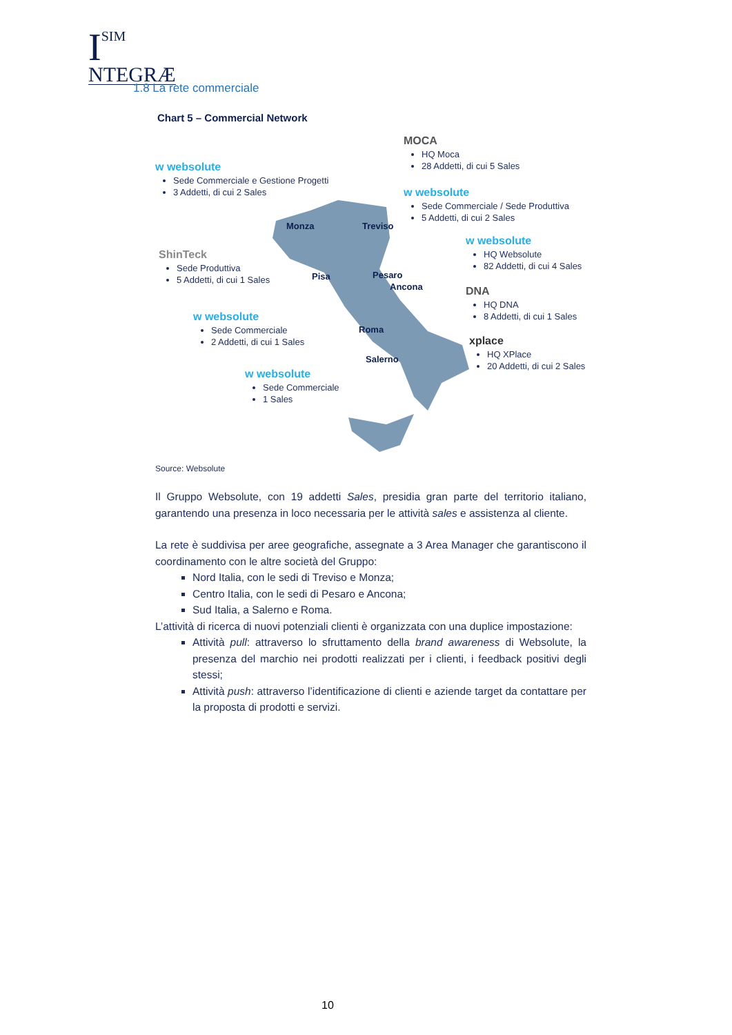I
SIM
NTEGRÆ
1.8 La rete commerciale
Chart 5 – Commercial Network
w websolute
Sede Commerciale e Gestione Progetti
3 Addetti, di cui 2 Sales
ShinTeck
Sede Produttiva
5 Addetti, di cui 1 Sales
w websolute
Sede Commerciale
2 Addetti, di cui 1 Sales
w websolute
Sede Commerciale
1 Sales
MOCA
HQ Moca
28 Addetti, di cui 5 Sales
w websolute
Sede Commerciale / Sede Produttiva
5 Addetti, di cui 2 Sales
w websolute
HQ Websolute
82 Addetti, di cui 4 Sales
DNA
HQ DNA
8 Addetti, di cui 1 Sales
xplace
HQ XPlace
20 Addetti, di cui 2 Sales
Monza Treviso
Pisa Pesaro
Ancona
Roma
Salerno
Source: Websolute
Il Gruppo Websolute, con 19 addetti Sales, presidia gran parte del territorio italiano, garantendo una presenza in loco necessaria per le attività sales e assistenza al cliente.
La rete è suddivisa per aree geografiche, assegnate a 3 Area Manager che garantiscono il coordinamento con le altre società del Gruppo:
Nord Italia, con le sedi di Treviso e Monza;
Centro Italia, con le sedi di Pesaro e Ancona;
Sud Italia, a Salerno e Roma.
L’attività di ricerca di nuovi potenziali clienti è organizzata con una duplice impostazione:
Attività pull: attraverso lo sfruttamento della brand awareness di Websolute, la presenza del marchio nei prodotti realizzati per i clienti, i feedback positivi degli stessi;
Attività push: attraverso l’identificazione di clienti e aziende target da contattare per la proposta di prodotti e servizi.
10